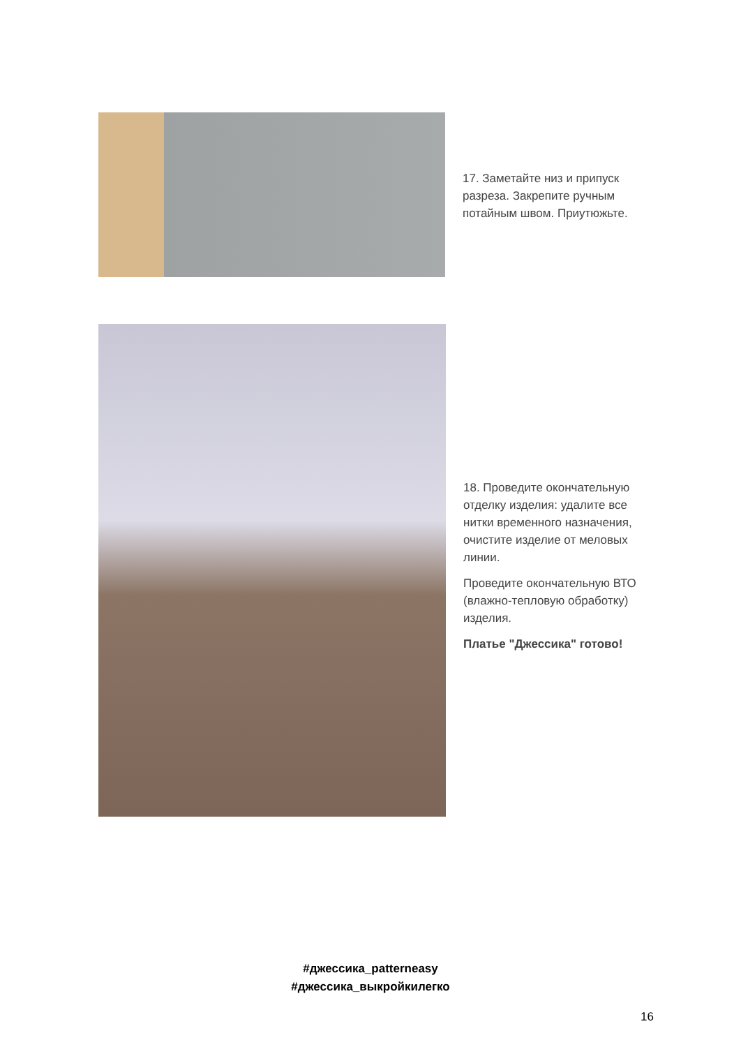17. Заметайте низ и припуск разреза. Закрепите ручным потайным швом. Приутюжьте.
18. Проведите окончательную отделку изделия: удалите все нитки временного назначения, очистите изделие от меловых линии.
Проведите окончательную ВТО (влажно-тепловую обработку) изделия.
Платье "Джессика" готово!
#джессика_patterneasy
#джессика_выкройкилегко
16